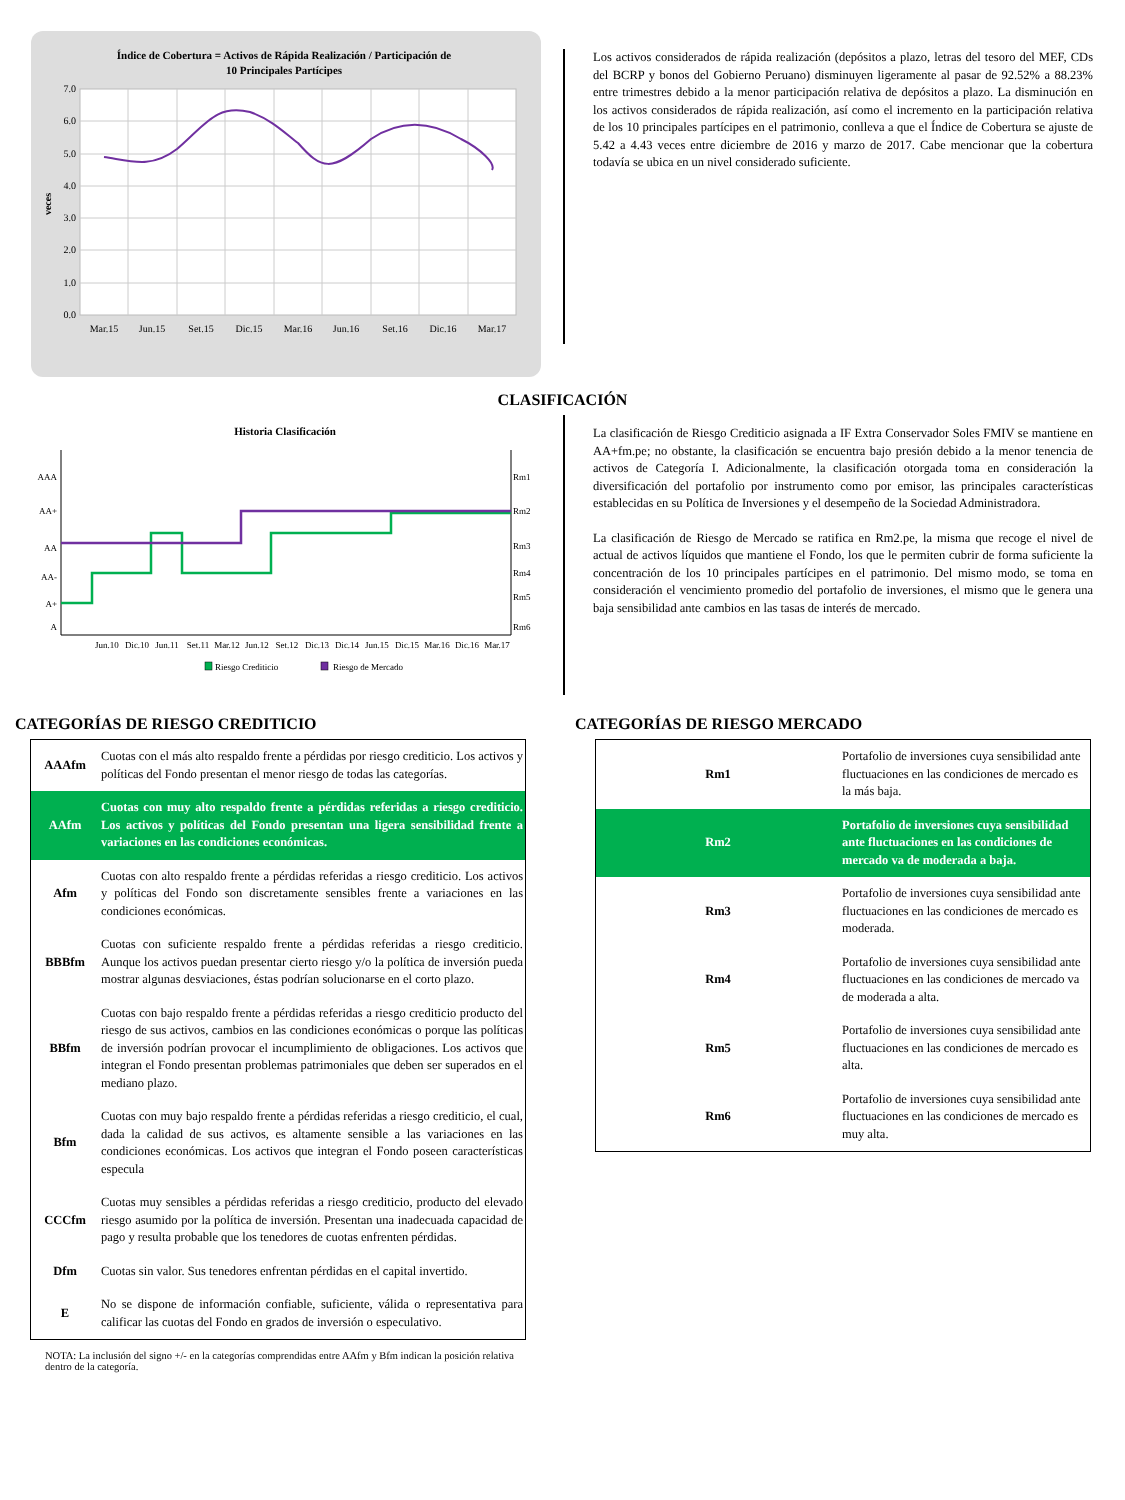Índice de Cobertura = Activos de Rápida Realización / Participación de
10 Principales Partícipes
7.0
6.0
5.0
4.0
3.0
2.0
1.0
0.0
veces
Mar.15
Jun.15
Set.15
Dic.15
Mar.16
Jun.16
Set.16
Dic.16
Mar.17
Los activos considerados de rápida realización (depósitos a plazo, letras del tesoro del MEF, CDs del BCRP y bonos del Gobierno Peruano) disminuyen ligeramente al pasar de 92.52% a 88.23% entre trimestres debido a la menor participación relativa de depósitos a plazo. La disminución en los activos considerados de rápida realización, así como el incremento en la participación relativa de los 10 principales partícipes en el patrimonio, conlleva a que el Índice de Cobertura se ajuste de 5.42 a 4.43 veces entre diciembre de 2016 y marzo de 2017. Cabe mencionar que la cobertura todavía se ubica en un nivel considerado suficiente.
CLASIFICACIÓN
Historia Clasificación
AAA
AA+
AA
AA-
A+
A
Rm1
Rm2
Rm3
Rm4
Rm5
Rm6
Jun.10
Dic.10
Jun.11
Set.11
Mar.12
Jun.12
Set.12
Dic.13
Dic.14
Jun.15
Dic.15
Mar.16
Dic.16
Mar.17
Riesgo Crediticio
Riesgo de Mercado
La clasificación de Riesgo Crediticio asignada a IF Extra Conservador Soles FMIV se mantiene en AA+fm.pe; no obstante, la clasificación se encuentra bajo presión debido a la menor tenencia de activos de Categoría I. Adicionalmente, la clasificación otorgada toma en consideración la diversificación del portafolio por instrumento como por emisor, las principales características establecidas en su Política de Inversiones y el desempeño de la Sociedad Administradora.
La clasificación de Riesgo de Mercado se ratifica en Rm2.pe, la misma que recoge el nivel de actual de activos líquidos que mantiene el Fondo, los que le permiten cubrir de forma suficiente la concentración de los 10 principales partícipes en el patrimonio. Del mismo modo, se toma en consideración el vencimiento promedio del portafolio de inversiones, el mismo que le genera una baja sensibilidad ante cambios en las tasas de interés de mercado.
CATEGORÍAS DE RIESGO CREDITICIO
| AAAfm | Cuotas con el más alto respaldo frente a pérdidas por riesgo crediticio. Los activos y políticas del Fondo presentan el menor riesgo de todas las categorías. |
| AAfm | Cuotas con muy alto respaldo frente a pérdidas referidas a riesgo crediticio. Los activos y políticas del Fondo presentan una ligera sensibilidad frente a variaciones en las condiciones económicas. |
| Afm | Cuotas con alto respaldo frente a pérdidas referidas a riesgo crediticio. Los activos y políticas del Fondo son discretamente sensibles frente a variaciones en las condiciones económicas. |
| BBBfm | Cuotas con suficiente respaldo frente a pérdidas referidas a riesgo crediticio. Aunque los activos puedan presentar cierto riesgo y/o la política de inversión pueda mostrar algunas desviaciones, éstas podrían solucionarse en el corto plazo. |
| BBfm | Cuotas con bajo respaldo frente a pérdidas referidas a riesgo crediticio producto del riesgo de sus activos, cambios en las condiciones económicas o porque las políticas de inversión podrían provocar el incumplimiento de obligaciones. Los activos que integran el Fondo presentan problemas patrimoniales que deben ser superados en el mediano plazo. |
| Bfm | Cuotas con muy bajo respaldo frente a pérdidas referidas a riesgo crediticio, el cual, dada la calidad de sus activos, es altamente sensible a las variaciones en las condiciones económicas. Los activos que integran el Fondo poseen características especula |
| CCCfm | Cuotas muy sensibles a pérdidas referidas a riesgo crediticio, producto del elevado riesgo asumido por la política de inversión. Presentan una inadecuada capacidad de pago y resulta probable que los tenedores de cuotas enfrenten pérdidas. |
| Dfm | Cuotas sin valor. Sus tenedores enfrentan pérdidas en el capital invertido. |
| E | No se dispone de información confiable, suficiente, válida o representativa para calificar las cuotas del Fondo en grados de inversión o especulativo. |
NOTA: La inclusión del signo +/- en la categorías comprendidas entre AAfm y Bfm indican la posición relativa dentro de la categoría.
CATEGORÍAS DE RIESGO MERCADO
| Rm1 | Portafolio de inversiones cuya sensibilidad ante fluctuaciones en las condiciones de mercado es la más baja. |
| Rm2 | Portafolio de inversiones cuya sensibilidad ante fluctuaciones en las condiciones de mercado va de moderada a baja. |
| Rm3 | Portafolio de inversiones cuya sensibilidad ante fluctuaciones en las condiciones de mercado es moderada. |
| Rm4 | Portafolio de inversiones cuya sensibilidad ante fluctuaciones en las condiciones de mercado va de moderada a alta. |
| Rm5 | Portafolio de inversiones cuya sensibilidad ante fluctuaciones en las condiciones de mercado es alta. |
| Rm6 | Portafolio de inversiones cuya sensibilidad ante fluctuaciones en las condiciones de mercado es muy alta. |